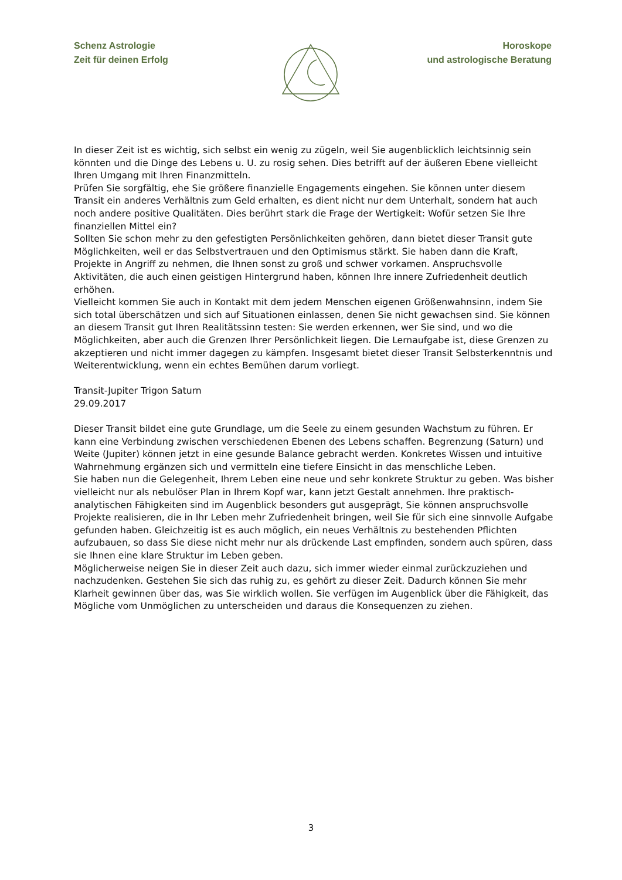Schenz Astrologie
Zeit für deinen Erfolg
Horoskope
und astrologische Beratung
In dieser Zeit ist es wichtig, sich selbst ein wenig zu zügeln, weil Sie augenblicklich leichtsinnig sein könnten und die Dinge des Lebens u. U. zu rosig sehen. Dies betrifft auf der äußeren Ebene vielleicht Ihren Umgang mit Ihren Finanzmitteln.
Prüfen Sie sorgfältig, ehe Sie größere finanzielle Engagements eingehen. Sie können unter diesem Transit ein anderes Verhältnis zum Geld erhalten, es dient nicht nur dem Unterhalt, sondern hat auch noch andere positive Qualitäten. Dies berührt stark die Frage der Wertigkeit: Wofür setzen Sie Ihre finanziellen Mittel ein?
Sollten Sie schon mehr zu den gefestigten Persönlichkeiten gehören, dann bietet dieser Transit gute Möglichkeiten, weil er das Selbstvertrauen und den Optimismus stärkt. Sie haben dann die Kraft, Projekte in Angriff zu nehmen, die Ihnen sonst zu groß und schwer vorkamen. Anspruchsvolle Aktivitäten, die auch einen geistigen Hintergrund haben, können Ihre innere Zufriedenheit deutlich erhöhen.
Vielleicht kommen Sie auch in Kontakt mit dem jedem Menschen eigenen Größenwahnsinn, indem Sie sich total überschätzen und sich auf Situationen einlassen, denen Sie nicht gewachsen sind. Sie können an diesem Transit gut Ihren Realitätssinn testen: Sie werden erkennen, wer Sie sind, und wo die Möglichkeiten, aber auch die Grenzen Ihrer Persönlichkeit liegen. Die Lernaufgabe ist, diese Grenzen zu akzeptieren und nicht immer dagegen zu kämpfen. Insgesamt bietet dieser Transit Selbsterkenntnis und Weiterentwicklung, wenn ein echtes Bemühen darum vorliegt.
Transit-Jupiter Trigon Saturn
29.09.2017
Dieser Transit bildet eine gute Grundlage, um die Seele zu einem gesunden Wachstum zu führen. Er kann eine Verbindung zwischen verschiedenen Ebenen des Lebens schaffen. Begrenzung (Saturn) und Weite (Jupiter) können jetzt in eine gesunde Balance gebracht werden. Konkretes Wissen und intuitive Wahrnehmung ergänzen sich und vermitteln eine tiefere Einsicht in das menschliche Leben.
Sie haben nun die Gelegenheit, Ihrem Leben eine neue und sehr konkrete Struktur zu geben. Was bisher vielleicht nur als nebulöser Plan in Ihrem Kopf war, kann jetzt Gestalt annehmen. Ihre praktisch-analytischen Fähigkeiten sind im Augenblick besonders gut ausgeprägt, Sie können anspruchsvolle Projekte realisieren, die in Ihr Leben mehr Zufriedenheit bringen, weil Sie für sich eine sinnvolle Aufgabe gefunden haben. Gleichzeitig ist es auch möglich, ein neues Verhältnis zu bestehenden Pflichten aufzubauen, so dass Sie diese nicht mehr nur als drückende Last empfinden, sondern auch spüren, dass sie Ihnen eine klare Struktur im Leben geben.
Möglicherweise neigen Sie in dieser Zeit auch dazu, sich immer wieder einmal zurückzuziehen und nachzudenken. Gestehen Sie sich das ruhig zu, es gehört zu dieser Zeit. Dadurch können Sie mehr Klarheit gewinnen über das, was Sie wirklich wollen. Sie verfügen im Augenblick über die Fähigkeit, das Mögliche vom Unmöglichen zu unterscheiden und daraus die Konsequenzen zu ziehen.
3